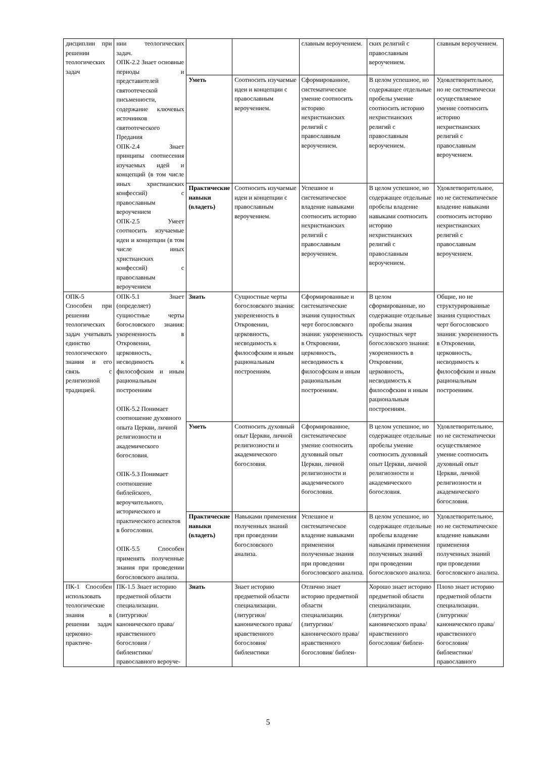| дисциплин при решении теологических задач | нии теологических задач. ОПК-2.2 Знает основные периоды и представителей святоотеческой письменности, содержание ключевых источников святоотеческого Предания ОПК-2.4 Знает принципы соотнесения изучаемых идей и концепций (в том числе иных христианских конфессий) с православным вероучением ОПК-2.5 Умеет соотносить изучаемые идеи и концепции (в том числе иных христианских конфессий) с православным вероучением | | | славным вероучением. | ских религий с православным вероучением. | славным вероучением. |
| | | Уметь | Соотносить изучаемые идеи и концепции с православным вероучением. | Сформированное, систематическое умение соотносить историю нехристианских религий с православным вероучением. | В целом успешное, но содержащее отдельные пробелы умение соотносить историю нехристианских религий с православным вероучением. | Удовлетворительное, но не систематически осуществляемое умение соотносить историю нехристианских религий с православным вероучением. |
| | | Практические навыки (владеть) | Соотносить изучаемые идеи и концепции с православным вероучением. | Успешное и систематическое владение навыками соотносить историю нехристианских религий с православным вероучением. | В целом успешное, но содержащее отдельные пробелы владение навыками соотносить историю нехристианских религий с православным вероучением. | Удовлетворительное, но не систематическое владение навыками соотносить историю нехристианских религий с православным вероучением. |
| ОПК-5 Способен при решении теологических задач учитывать единство теологического знания и его связь с религиозной традицией. | ОПК-5.1 Знает (определяет) сущностные черты богословского знания: укорененность в Откровении, церковность, несводимость к философским и иным рациональным построениям ОПК-5.2 Понимает соотношение духовного опыта Церкви, личной религиозности и академического богословия. ОПК-5.3 Понимает соотношение библейского, вероучительного, исторического и практического аспектов в богословии. ОПК-5.5 Способен применять полученные знания при проведении богословского анализа. | Знать | Сущностные черты богословского знания: укорененность в Откровении, церковность, несводимость к философским и иным рациональным построениям. | Сформированные и систематические знания сущностных черт богословского знания: укорененность в Откровении, церковность, несводимость к философским и иным рациональным построениям. | В целом сформированные, но содержащие отдельные пробелы знания сущностных черт богословского знания: укорененность в Откровении, церковность, несводимость к философским и иным рациональным построениям. | Общие, но не структурированные знания сущностных черт богословского знания: укорененность в Откровении, церковность, несводимость к философским и иным рациональным построениям. |
| | | Уметь | Соотносить духовный опыт Церкви, личной религиозности и академического богословия. | Сформированное, систематическое умение соотносить духовный опыт Церкви, личной религиозности и академического богословия. | В целом успешное, но содержащее отдельные пробелы умение соотносить духовный опыт Церкви, личной религиозности и академического богословия. | Удовлетворительное, но не систематически осуществляемое умение соотносить духовный опыт Церкви, личной религиозности и академического богословия. |
| | | Практические навыки (владеть) | Навыками применения полученных знаний при проведении богословского анализа. | Успешное и систематическое владение навыками применения полученные знания при проведении богословского анализа. | В целом успешное, но содержащее отдельные пробелы владение навыками применения полученных знаний при проведении богословского анализа. | Удовлетворительное, но не систематическое владение навыками применения полученных знаний при проведении богословского анализа. |
| ПК-1 Способен использовать теологические знания в решении задач церковно-практиче- | ПК-1.5 Знает историю предметной области специализации. (литургики/канонического права/ нравственного богословия /библеистики/ православного вероуче- | Знать | Знает историю предметной области специализации. (литургики/ канонического права/ нравственного богословия/ библеистики | Отлично знает историю предметной области специализации. (литургики/ канонического права/ нравственного богословия/ библеи- | Хорошо знает историю предметной области специализации. (литургики/ канонического права/ нравственного богословия/ библеи- | Плохо знает историю предметной области специализации. (литургики/ канонического права/ нравственного богословия/ библеистики/ православного |
5